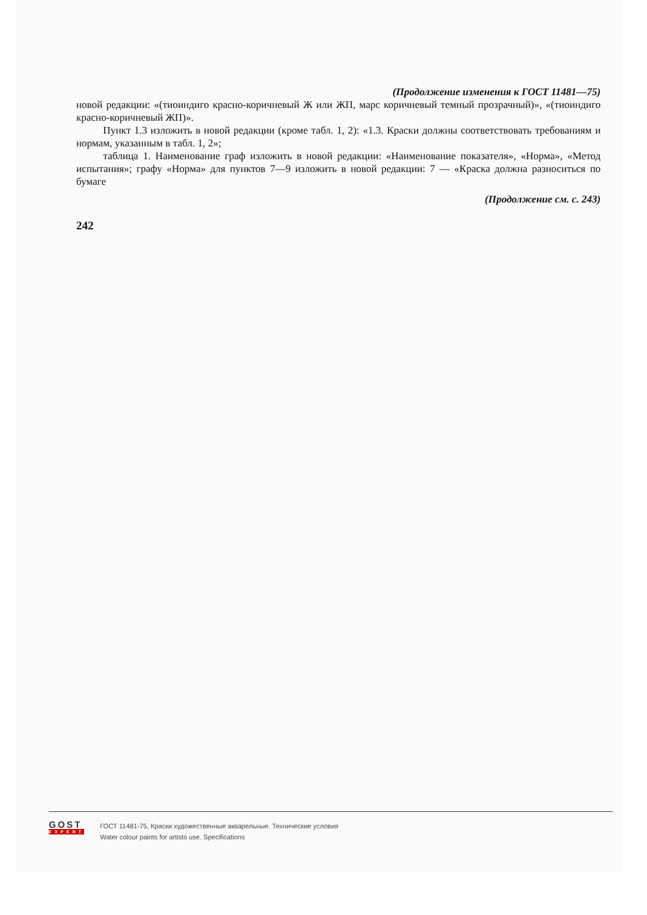(Продолжение изменения к ГОСТ 11481—75)
новой редакции: «(тиоиндиго красно-коричневый Ж или ЖП, марс коричневый темный прозрачный)», «(тиоиндиго красно-коричневый ЖП)».
Пункт 1.3 изложить в новой редакции (кроме табл. 1, 2): «1.3. Краски должны соответствовать требованиям и нормам, указанным в табл. 1, 2»;
таблица 1. Наименование граф изложить в новой редакции: «Наименование показателя», «Норма», «Метод испытания»; графу «Норма» для пунктов 7—9 изложить в новой редакции: 7 — «Краска должна разноситься по бумаге
(Продолжение см. с. 243)
242
GOST
EXPERT
ГОСТ 11481-75, Краски художественные акварельные. Технические условия
Water colour paints for artists use. Specifications